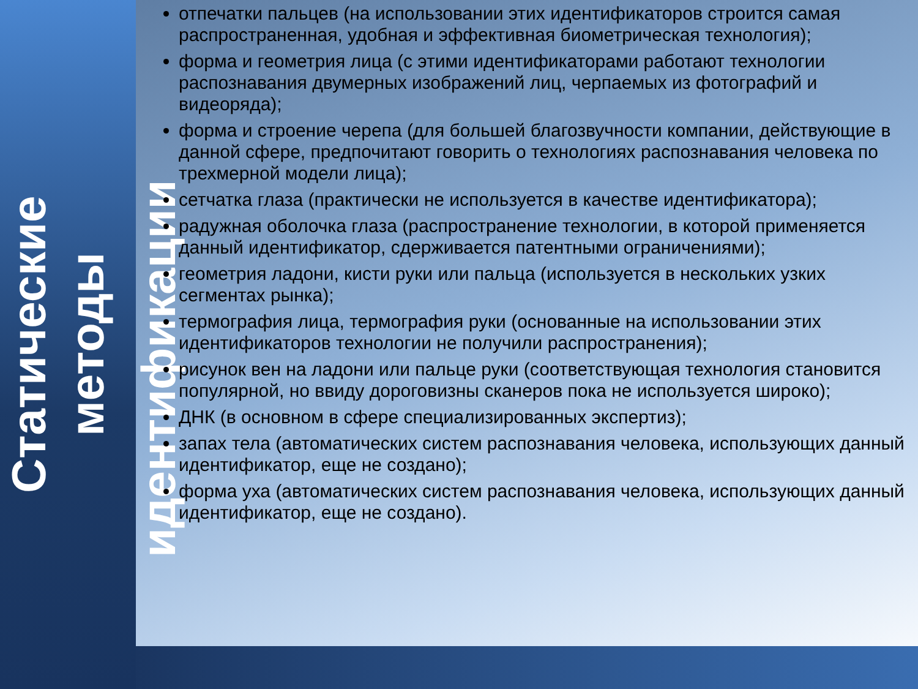Статические
методы
идентификации
отпечатки пальцев (на использовании этих идентификаторов строится самая распространенная, удобная и эффективная биометрическая технология);
форма и геометрия лица (с этими идентификаторами работают технологии распознавания двумерных изображений лиц, черпаемых из фотографий и видеоряда);
форма и строение черепа (для большей благозвучности компании, действующие в данной сфере, предпочитают говорить о технологиях распознавания человека по трехмерной модели лица);
сетчатка глаза (практически не используется в качестве идентификатора);
радужная оболочка глаза (распространение технологии, в которой применяется данный идентификатор, сдерживается патентными ограничениями);
геометрия ладони, кисти руки или пальца (используется в нескольких узких сегментах рынка);
термография лица, термография руки (основанные на использовании этих идентификаторов технологии не получили распространения);
рисунок вен на ладони или пальце руки (соответствующая технология становится популярной, но ввиду дороговизны сканеров пока не используется широко);
ДНК (в основном в сфере специализированных экспертиз);
запах тела (автоматических систем распознавания человека, использующих данный идентификатор, еще не создано);
форма уха (автоматических систем распознавания человека, использующих данный идентификатор, еще не создано).